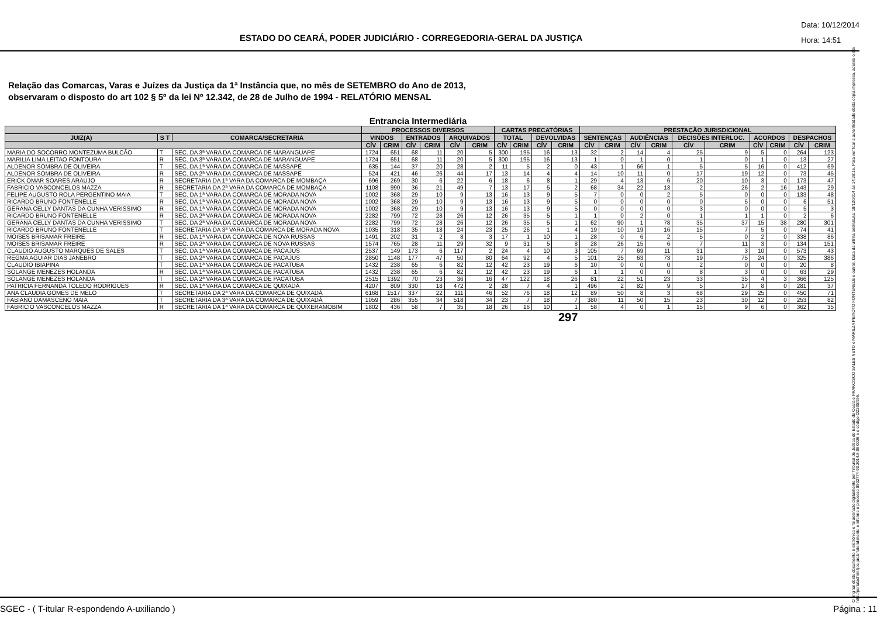ESTADO DO CEARÁ, PODER JUDICIÁRIO - CORREGEDORIA-GERAL DA JUSTIÇA
Data: 10/12/2014
Hora: 14:51
Relação das Comarcas, Varas e Juízes da Justiça da 1ª Instância que, no mês de SETEMBRO do Ano de 2013,
observaram o disposto do art 102 § 5º da lei Nº 12.342, de 28 de Julho de 1994 - RELATÓRIO MENSAL
Entrancia Intermediária
| | | | PROCESSOS DIVERSOS | | | | | | CARTAS PRECATÓRIAS | | | | PRESTAÇÃO JURISDICIONAL | | | | | | | | | |
| --- | --- | --- | --- | --- | --- | --- | --- | --- | --- | --- | --- | --- | --- | --- | --- | --- | --- | --- | --- | --- | --- | --- |
| JUIZ(A) | S T | COMARCA/SECRETARIA | VINDOS | | ENTRADOS | | ARQUIVADOS | | TOTAL | | DEVOLVIDAS | | SENTENÇAS | | AUDIÊNCIAS | | DECISÕES INTERLOC. | | ACORDOS | | DESPACHOS | |
| | | | CÍV | CRIM | CÍV | CRIM | CÍV | CRIM | CÍV | CRIM | CÍV | CRIM | CÍV | CRIM | CÍV | CRIM | CÍV | CRIM | CÍV | CRIM | CÍV | CRIM |
| MARIA DO SOCORRO MONTEZUMA BULCÃO | T | SEC. DA 3ª VARA DA COMARCA DE MARANGUAPE | 1724 | 651 | 68 | 11 | 20 | 5 | 300 | 195 | 16 | 13 | 32 | 2 | 14 | 4 | 25 | 9 | 5 | 0 | 264 | 123 |
| MARILIA LIMA LEITAO FONTOURA | R | SEC. DA 3ª VARA DA COMARCA DE MARANGUAPE | 1724 | 651 | 68 | 11 | 20 | 5 | 300 | 195 | 16 | 13 | 1 | 0 | 1 | 0 | 1 | 0 | 1 | 0 | 13 | 27 |
| ALDENOR SOMBRA DE OLIVEIRA | T | SEC. DA 1ª VARA DA COMARCA DE MASSAPE | 635 | 144 | 37 | 20 | 28 | 2 | 11 | 5 | 2 | 0 | 43 | 1 | 66 | 1 | 5 | 5 | 16 | 0 | 412 | 69 |
| ALDENOR SOMBRA DE OLIVEIRA | R | SEC. DA 2ª VARA DA COMARCA DE MASSAPE | 524 | 421 | 46 | 26 | 44 | 17 | 13 | 14 | 4 | 4 | 14 | 10 | 11 | 0 | 17 | 19 | 12 | 0 | 73 | 45 |
| ERICK OMAR SOARES ARAUJO | R | SECRETARIA DA 1ª VARA DA COMARCA DE MOMBAÇA | 696 | 269 | 30 | 6 | 22 | 6 | 18 | 6 | 8 | 1 | 29 | 4 | 13 | 6 | 20 | 10 | 3 | 0 | 173 | 47 |
| FABRICIO VASCONCELOS MAZZA | R | SECRETARIA DA 2ª VARA DA COMARCA DE MOMBAÇA | 1108 | 990 | 36 | 21 | 49 | 7 | 13 | 17 | 5 | 2 | 68 | 34 | 22 | 13 | 2 | 26 | 2 | 16 | 143 | 29 |
| FELIPE AUGUSTO ROLA PERGENTINO MAIA | T | SEC. DA 1ª VARA DA COMARCA DE MORADA NOVA | 1002 | 368 | 29 | 10 | 9 | 13 | 16 | 13 | 9 | 5 | 7 | 0 | 0 | 2 | 5 | 0 | 0 | 0 | 133 | 48 |
| RICARDO BRUNO FONTENELLE | R | SEC. DA 1ª VARA DA COMARCA DE MORADA NOVA | 1002 | 368 | 29 | 10 | 9 | 13 | 16 | 13 | 9 | 5 | 0 | 0 | 0 | 0 | 0 | 5 | 0 | 0 | 6 | 51 |
| GERANA CELLY DANTAS DA CUNHA VERISSIMO | R | SEC. DA 1ª VARA DA COMARCA DE MORADA NOVA | 1002 | 368 | 29 | 10 | 9 | 13 | 16 | 13 | 9 | 5 | 0 | 0 | 0 | 0 | 3 | 0 | 0 | 0 | 5 | 3 |
| RICARDO BRUNO FONTENELLE | R | SEC. DA 2ª VARA DA COMARCA DE MORADA NOVA | 2282 | 799 | 72 | 28 | 26 | 12 | 26 | 35 | 5 | 1 | 1 | 0 | 2 | 0 | 1 | 1 | 1 | 0 | 2 | 6 |
| GERANA CELLY DANTAS DA CUNHA VERISSIMO | T | SEC. DA 2ª VARA DA COMARCA DE MORADA NOVA | 2282 | 799 | 72 | 28 | 26 | 12 | 26 | 35 | 5 | 1 | 62 | 90 | 1 | 78 | 35 | 37 | 15 | 38 | 280 | 301 |
| RICARDO BRUNO FONTENELLE | T | SECRETARIA DA 3ª VARA DA COMARCA DE MORADA NOVA | 1035 | 318 | 35 | 18 | 24 | 23 | 25 | 26 | 1 | 4 | 19 | 10 | 19 | 16 | 15 | 7 | 5 | 0 | 74 | 41 |
| MOISES BRISAMAR FREIRE | R | SEC. DA 1ª VARA DA COMARCA DE NOVA RUSSAS | 1491 | 202 | 31 | 2 | 8 | 3 | 17 | 1 | 10 | 1 | 28 | 0 | 6 | 2 | 5 | 0 | 2 | 0 | 338 | 86 |
| MOISES BRISAMAR FREIRE | R | SEC. DA 2ª VARA DA COMARCA DE NOVA RUSSAS | 1574 | 765 | 28 | 11 | 29 | 32 | 9 | 31 | 5 | 8 | 28 | 26 | 15 | 6 | 7 | 11 | 3 | 0 | 134 | 151 |
| CLAUDIO AUGUSTO MARQUES DE SALES | T | SEC. DA 1ª VARA DA COMARCA DE PACAJUS | 2537 | 149 | 173 | 6 | 117 | 2 | 24 | 4 | 10 | 3 | 105 | 7 | 69 | 11 | 31 | 3 | 10 | 0 | 573 | 43 |
| REGMA AGUIAR DIAS JANEBRO | T | SEC. DA 2ª VARA DA COMARCA DE PACAJUS | 2850 | 1148 | 177 | 47 | 50 | 80 | 64 | 92 | 4 | 5 | 101 | 25 | 63 | 73 | 19 | 75 | 24 | 0 | 325 | 386 |
| CLAUDIO IBIAPINA | T | SEC. DA 1ª VARA DA COMARCA DE PACATUBA | 1432 | 238 | 65 | 6 | 82 | 12 | 42 | 23 | 19 | 6 | 10 | 0 | 0 | 0 | 2 | 0 | 0 | 0 | 20 | 8 |
| SOLANGE MENEZES HOLANDA | R | SEC. DA 1ª VARA DA COMARCA DE PACATUBA | 1432 | 238 | 65 | 6 | 82 | 12 | 42 | 23 | 19 | 6 | 1 | 1 | 0 | 0 | 8 | 3 | 0 | 0 | 63 | 29 |
| SOLANGE MENEZES HOLANDA | T | SEC. DA 2ª VARA DA COMARCA DE PACATUBA | 2515 | 1392 | 70 | 23 | 36 | 16 | 47 | 122 | 18 | 26 | 81 | 22 | 51 | 23 | 33 | 35 | 4 | 3 | 366 | 125 |
| PATRICIA FERNANDA TOLEDO RODRIGUES | R | SEC. DA 1ª VARA DA COMARCA DE QUIXADÁ | 4207 | 809 | 330 | 18 | 472 | 2 | 28 | 7 | 4 | 1 | 496 | 2 | 82 | 9 | 5 | 17 | 8 | 0 | 281 | 37 |
| ANA CLAUDIA GOMES DE MELO | T | SECRETARIA DA 2ª VARA DA COMARCA DE QUIXADÁ | 6168 | 1517 | 337 | 22 | 111 | 46 | 52 | 76 | 18 | 12 | 89 | 50 | 8 | 3 | 68 | 29 | 25 | 0 | 450 | 71 |
| FABIANO DAMASCENO MAIA | T | SECRETARIA DA 3ª VARA DA COMARCA DE QUIXADÁ | 1059 | 286 | 355 | 34 | 518 | 34 | 23 | 7 | 18 | 7 | 380 | 11 | 50 | 15 | 23 | 30 | 12 | 0 | 253 | 82 |
| FABRICIO VASCONCELOS MAZZA | R | SECRETARIA DA 1ª VARA DA COMARCA DE QUIXERAMOBIM | 1802 | 436 | 58 | 7 | 35 | 18 | 26 | 16 | 10 | 1 | 58 | 4 | 0 | 1 | 15 | 9 | 6 | 0 | 362 | 35 |
297
O original deste documento é eletrônico e foi assinado digitalmente por Tribunal de Justica do Estado do Ceara e FRANCISCO SALES NETO e MARILZA PEIXOTO FONTENELE e outros. Data da última assinatura: 18/12/2014 às 14:38:15. Para verificar a autenticidade desta cópia impressa, acesse o site http://portaladmin.tjce.jus.br/atendimento e informe o processo 8502774-93.2014.8.06.0026 e o código OZ20SX96.
SGEC - ( T-itular R-espondendo A-uxiliando ) Página : 11